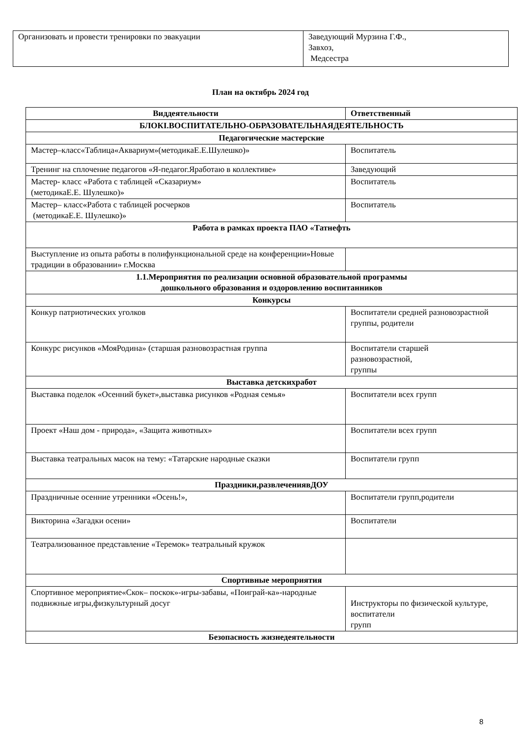| Организовать и провести тренировки по эвакуации | Заведующий Мурзина Г.Ф., Завхоз, Медсестра |
План на октябрь 2024 год
| Виддеятельности | Ответственный |
| --- | --- |
| БЛОКI.ВОСПИТАТЕЛЬНО-ОБРАЗОВАТЕЛЬНАЯДЕЯТЕЛЬНОСТЬ | |
| Педагогические мастерские | |
| Мастер–класс«Таблица«Аквариум»(методикаЕ.Е.Шулешко)» | Воспитатель |
| Тренинг на сплочение педагогов «Я-педагог.Яработаю в коллективе» | Заведующий |
| Мастер- класс «Работа с таблицей «Сказариум» (методикаЕ.Е. Шулешко)» | Воспитатель |
| Мастер– класс«Работа с таблицей росчерков (методикаЕ.Е. Шулешко)» | Воспитатель |
| Работа в рамках проекта ПАО «Татнефть | |
| Выступление из опыта работы в полифункциональной среде на конференции»Новые традиции в образовании» г.Москва | |
| 1.1.Мероприятия по реализации основной образовательной программы дошкольного образования и оздоровлению воспитанников | |
| Конкурсы | |
| Конкур патриотических уголков | Воспитатели средней разновозрастной группы, родители |
| Конкурс рисунков «МояРодина» (старшая разновозрастная группа | Воспитатели старшей разновозрастной, группы |
| Выставка детскихработ | |
| Выставка поделок «Осенний букет»,выставка рисунков «Родная семья» | Воспитатели всех групп |
| Проект «Наш дом - природа», «Защита животных» | Воспитатели всех групп |
| Выставка театральных масок на тему: «Татарские народные сказки | Воспитатели групп |
| Праздники,развлечениявДОУ | |
| Праздничные осенние утренники «Осень!», | Воспитатели групп,родители |
| Викторина «Загадки осени» | Воспитатели |
| Театрализованное представление «Теремок» театральный кружок | |
| Спортивные мероприятия | |
| Спортивное мероприятие«Скок– поскок»-игры-забавы, «Поиграй-ка»-народные подвижные игры,физкультурный досуг | Инструкторы по физической культуре, воспитатели групп |
| Безопасность жизнедеятельности | |
8